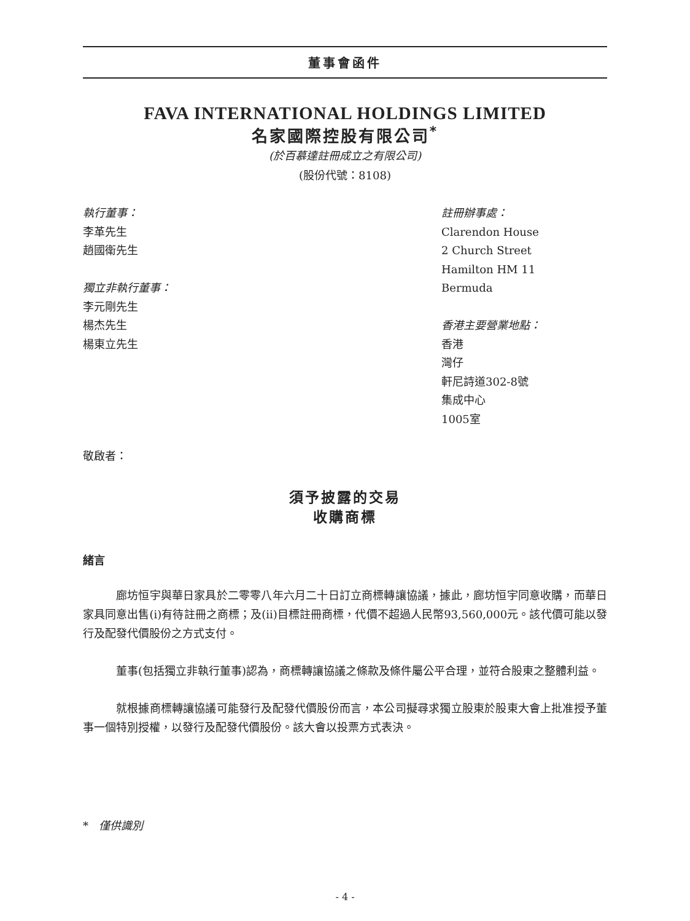董事會函件
FAVA INTERNATIONAL HOLDINGS LIMITED
名家國際控股有限公司<sup>*</sup>
(於百慕達註冊成立之有限公司)
(股份代號：8108)
執行董事：
李革先生
趙國衛先生
獨立非執行董事：
李元剛先生
楊杰先生
楊東立先生
註冊辦事處：
Clarendon House
2 Church Street
Hamilton HM 11
Bermuda
香港主要營業地點：
香港
灣仔
軒尼詩道302-8號
集成中心
1005室
敬啟者：
須予披露的交易
收購商標
緒言
廊坊恒宇與華日家具於二零零八年六月二十日訂立商標轉讓協議，據此，廊坊恒宇同意收購，而華日家具同意出售(i)有待註冊之商標；及(ii)目標註冊商標，代價不超過人民幣93,560,000元。該代價可能以發行及配發代價股份之方式支付。
董事(包括獨立非執行董事)認為，商標轉讓協議之條款及條件屬公平合理，並符合股東之整體利益。
就根據商標轉讓協議可能發行及配發代價股份而言，本公司擬尋求獨立股東於股東大會上批准授予董事一個特別授權，以發行及配發代價股份。該大會以投票方式表決。
* 僅供識別
- 4 -